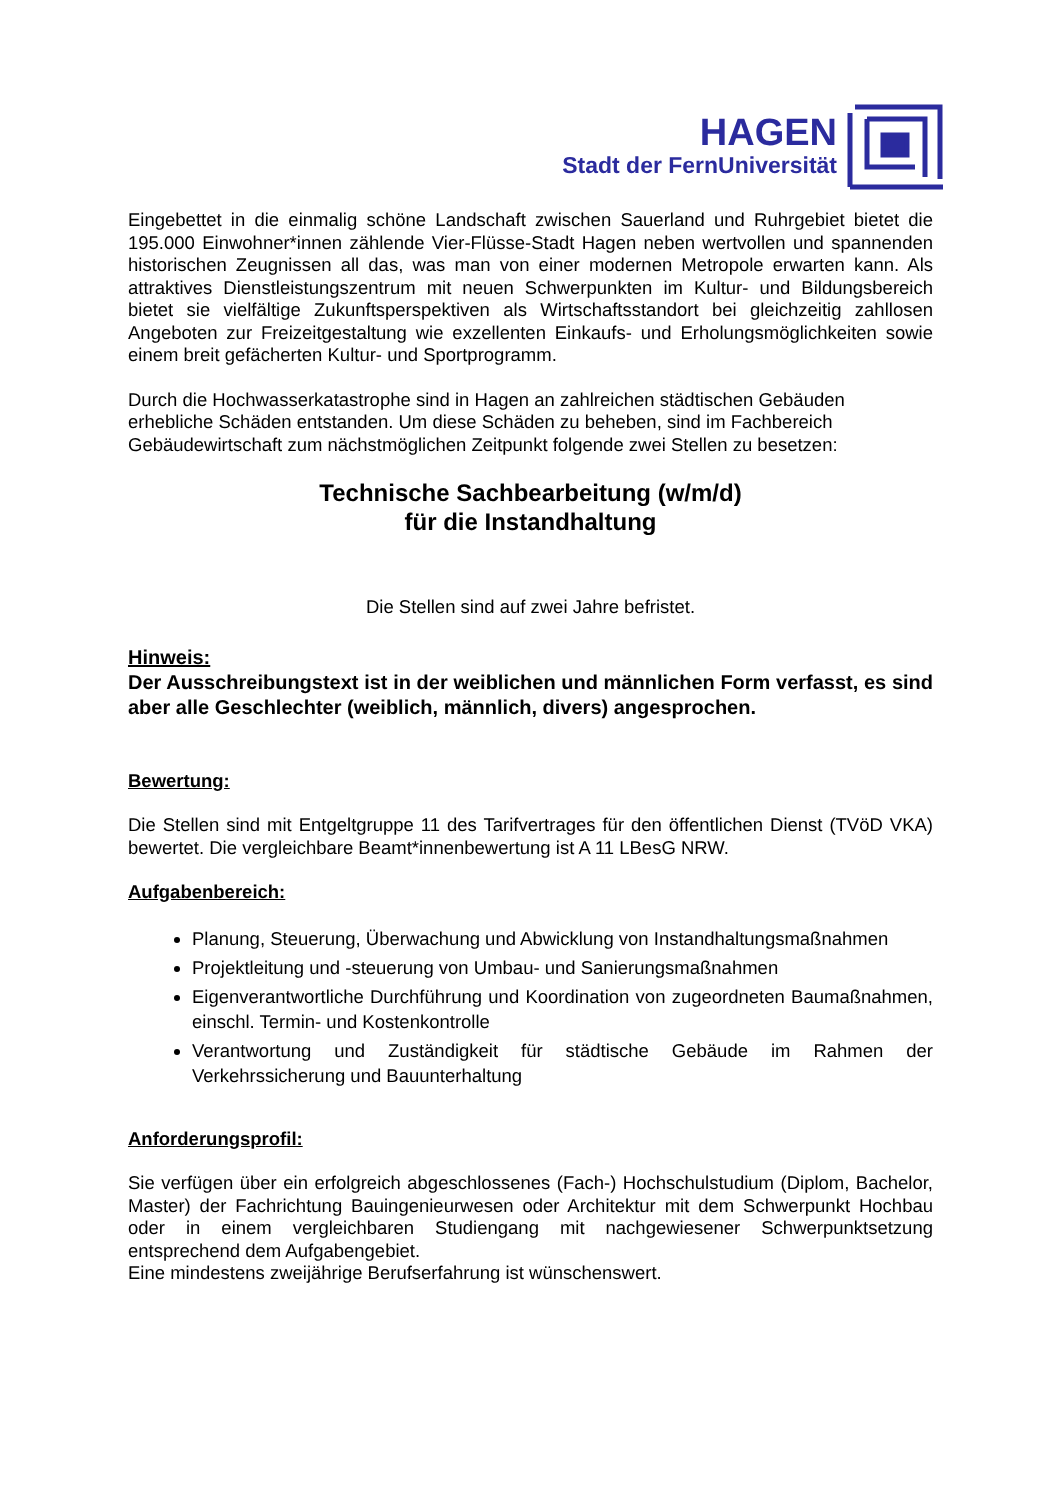HAGEN
Stadt der FernUniversität
Eingebettet in die einmalig schöne Landschaft zwischen Sauerland und Ruhrgebiet bietet die 195.000 Einwohner*innen zählende Vier-Flüsse-Stadt Hagen neben wertvollen und spannenden historischen Zeugnissen all das, was man von einer modernen Metropole erwarten kann. Als attraktives Dienstleistungszentrum mit neuen Schwerpunkten im Kultur- und Bildungsbereich bietet sie vielfältige Zukunftsperspektiven als Wirtschaftsstandort bei gleichzeitig zahllosen Angeboten zur Freizeitgestaltung wie exzellenten Einkaufs- und Erholungsmöglichkeiten sowie einem breit gefächerten Kultur- und Sportprogramm.
Durch die Hochwasserkatastrophe sind in Hagen an zahlreichen städtischen Gebäuden erhebliche Schäden entstanden. Um diese Schäden zu beheben, sind im Fachbereich Gebäudewirtschaft zum nächstmöglichen Zeitpunkt folgende zwei Stellen zu besetzen:
Technische Sachbearbeitung (w/m/d)
für die Instandhaltung
Die Stellen sind auf zwei Jahre befristet.
Hinweis:
Der Ausschreibungstext ist in der weiblichen und männlichen Form verfasst, es sind aber alle Geschlechter (weiblich, männlich, divers) angesprochen.
Bewertung:
Die Stellen sind mit Entgeltgruppe 11 des Tarifvertrages für den öffentlichen Dienst (TVöD VKA) bewertet. Die vergleichbare Beamt*innenbewertung ist A 11 LBesG NRW.
Aufgabenbereich:
Planung, Steuerung, Überwachung und Abwicklung von Instandhaltungsmaßnahmen
Projektleitung und -steuerung von Umbau- und Sanierungsmaßnahmen
Eigenverantwortliche Durchführung und Koordination von zugeordneten Baumaßnahmen, einschl. Termin- und Kostenkontrolle
Verantwortung und Zuständigkeit für städtische Gebäude im Rahmen der Verkehrssicherung und Bauunterhaltung
Anforderungsprofil:
Sie verfügen über ein erfolgreich abgeschlossenes (Fach-) Hochschulstudium (Diplom, Bachelor, Master) der Fachrichtung Bauingenieurwesen oder Architektur mit dem Schwerpunkt Hochbau oder in einem vergleichbaren Studiengang mit nachgewiesener Schwerpunktsetzung entsprechend dem Aufgabengebiet.
Eine mindestens zweijährige Berufserfahrung ist wünschenswert.